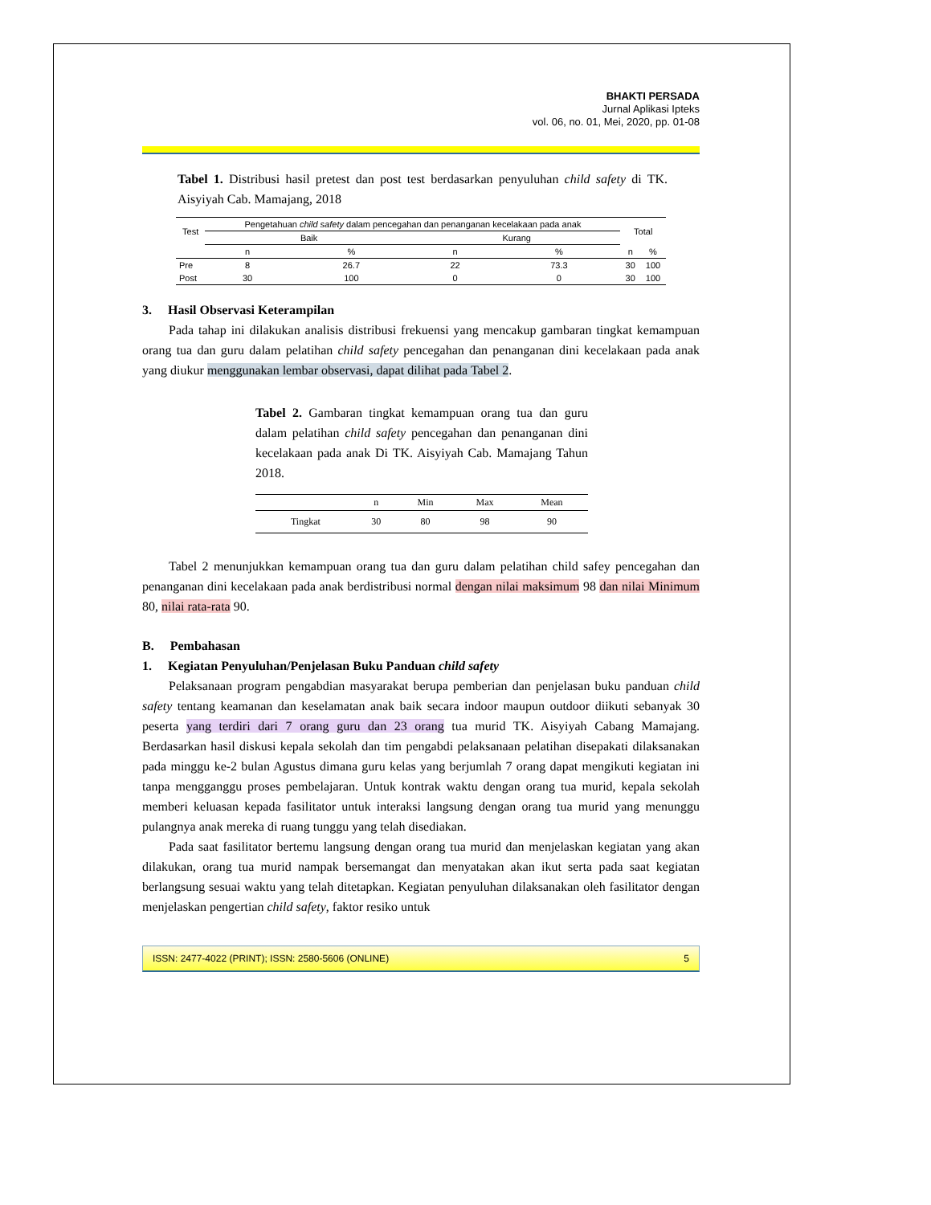BHAKTI PERSADA
Jurnal Aplikasi Ipteks
vol. 06, no. 01, Mei, 2020, pp. 01-08
Tabel 1. Distribusi hasil pretest dan post test berdasarkan penyuluhan child safety di TK. Aisyiyah Cab. Mamajang, 2018
| Test | Pengetahuan child safety dalam pencegahan dan penanganan kecelakaan pada anak | | | | Total | |
| --- | --- | --- | --- | --- | --- | --- |
| | Baik | | Kurang | | | |
| | n | % | n | % | n | % |
| Pre | 8 | 26.7 | 22 | 73.3 | 30 | 100 |
| Post | 30 | 100 | 0 | 0 | 30 | 100 |
3. Hasil Observasi Keterampilan
Pada tahap ini dilakukan analisis distribusi frekuensi yang mencakup gambaran tingkat kemampuan orang tua dan guru dalam pelatihan child safety pencegahan dan penanganan dini kecelakaan pada anak yang diukur menggunakan lembar observasi, dapat dilihat pada Tabel 2.
Tabel 2. Gambaran tingkat kemampuan orang tua dan guru dalam pelatihan child safety pencegahan dan penanganan dini kecelakaan pada anak Di TK. Aisyiyah Cab. Mamajang Tahun 2018.
| | n | Min | Max | Mean |
| Tingkat | 30 | 80 | 98 | 90 |
Tabel 2 menunjukkan kemampuan orang tua dan guru dalam pelatihan child safey pencegahan dan penanganan dini kecelakaan pada anak berdistribusi normal dengan nilai maksimum 98 dan nilai Minimum 80, nilai rata-rata 90.
B. Pembahasan
1. Kegiatan Penyuluhan/Penjelasan Buku Panduan child safety
Pelaksanaan program pengabdian masyarakat berupa pemberian dan penjelasan buku panduan child safety tentang keamanan dan keselamatan anak baik secara indoor maupun outdoor diikuti sebanyak 30 peserta yang terdiri dari 7 orang guru dan 23 orang tua murid TK. Aisyiyah Cabang Mamajang. Berdasarkan hasil diskusi kepala sekolah dan tim pengabdi pelaksanaan pelatihan disepakati dilaksanakan pada minggu ke-2 bulan Agustus dimana guru kelas yang berjumlah 7 orang dapat mengikuti kegiatan ini tanpa mengganggu proses pembelajaran. Untuk kontrak waktu dengan orang tua murid, kepala sekolah memberi keluasan kepada fasilitator untuk interaksi langsung dengan orang tua murid yang menunggu pulangnya anak mereka di ruang tunggu yang telah disediakan.
Pada saat fasilitator bertemu langsung dengan orang tua murid dan menjelaskan kegiatan yang akan dilakukan, orang tua murid nampak bersemangat dan menyatakan akan ikut serta pada saat kegiatan berlangsung sesuai waktu yang telah ditetapkan. Kegiatan penyuluhan dilaksanakan oleh fasilitator dengan menjelaskan pengertian child safety, faktor resiko untuk
ISSN: 2477-4022 (PRINT); ISSN: 2580-5606 (ONLINE) 5